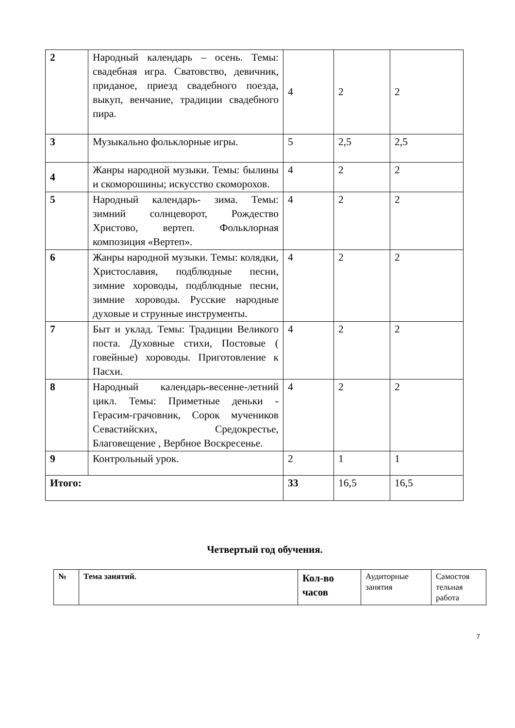| 2 | Народный календарь – осень. Темы: свадебная игра. Сватовство, девичник, приданое, приезд свадебного поезда, выкуп, венчание, традиции свадебного пира. | 4 | 2 | 2 |
| 3 | Музыкально фольклорные игры. | 5 | 2,5 | 2,5 |
| 4 | Жанры народной музыки. Темы: былины и скоморошины; искусство скоморохов. | 4 | 2 | 2 |
| 5 | Народный календарь- зима. Темы: зимний солнцеворот, Рождество Христово, вертеп. Фольклорная композиция «Вертеп». | 4 | 2 | 2 |
| 6 | Жанры народной музыки. Темы: колядки, Христославия, подблюдные песни, зимние хороводы, подблюдные песни, зимние хороводы. Русские народные духовые и струнные инструменты. | 4 | 2 | 2 |
| 7 | Быт и уклад. Темы: Традиции Великого поста. Духовные стихи, Постовые ( говейные) хороводы. Приготовление к Пасхи. | 4 | 2 | 2 |
| 8 | Народный календарь-весенне-летний цикл. Темы: Приметные деньки - Герасим-грачовник, Сорок мучеников Севастийских, Средокрестье, Благовещение , Вербное Воскресенье. | 4 | 2 | 2 |
| 9 | Контрольный урок. | 2 | 1 | 1 |
| Итого: | | 33 | 16,5 | 16,5 |
Четвертый год обучения.
| № | Тема занятий. | Кол-во часов | Аудиторные занятия | Самостоя тельная работа |
7